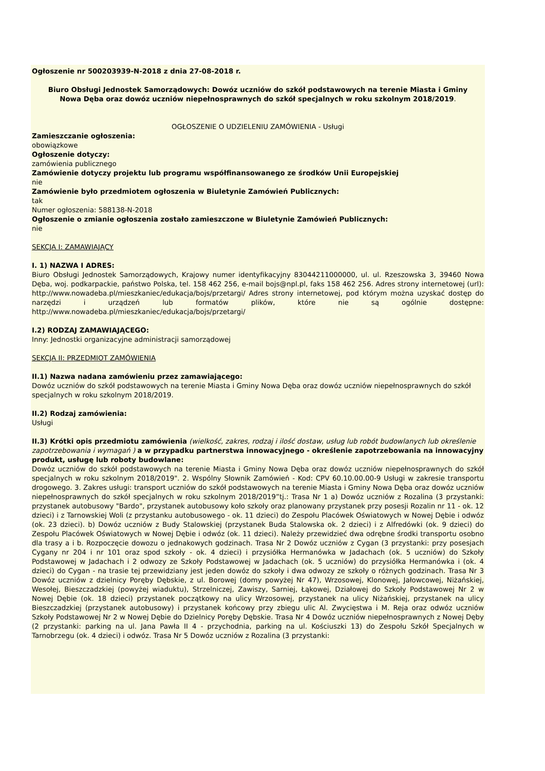Ogłoszenie nr 500203939-N-2018 z dnia 27-08-2018 r.
Biuro Obsługi Jednostek Samorządowych: Dowóz uczniów do szkół podstawowych na terenie Miasta i Gminy Nowa Dęba oraz dowóz uczniów niepełnosprawnych do szkół specjalnych w roku szkolnym 2018/2019.
OGŁOSZENIE O UDZIELENIU ZAMÓWIENIA - Usługi
Zamieszczanie ogłoszenia:
obowiązkowe
Ogłoszenie dotyczy:
zamówienia publicznego
Zamówienie dotyczy projektu lub programu współfinansowanego ze środków Unii Europejskiej
nie
Zamówienie było przedmiotem ogłoszenia w Biuletynie Zamówień Publicznych:
tak
Numer ogłoszenia: 588138-N-2018
Ogłoszenie o zmianie ogłoszenia zostało zamieszczone w Biuletynie Zamówień Publicznych:
nie
SEKCJA I: ZAMAWIAJĄCY
I. 1) NAZWA I ADRES:
Biuro Obsługi Jednostek Samorządowych, Krajowy numer identyfikacyjny 83044211000000, ul. ul. Rzeszowska 3, 39460 Nowa Dęba, woj. podkarpackie, państwo Polska, tel. 158 462 256, e-mail bojs@npl.pl, faks 158 462 256. Adres strony internetowej (url): http://www.nowadeba.pl/mieszkaniec/edukacja/bojs/przetargi/ Adres strony internetowej, pod którym można uzyskać dostęp do narzędzi i urządzeń lub formatów plików, które nie są ogólnie dostępne: http://www.nowadeba.pl/mieszkaniec/edukacja/bojs/przetargi/
I.2) RODZAJ ZAMAWIAJĄCEGO:
Inny: Jednostki organizacyjne administracji samorządowej
SEKCJA II: PRZEDMIOT ZAMÓWIENIA
II.1) Nazwa nadana zamówieniu przez zamawiającego:
Dowóz uczniów do szkół podstawowych na terenie Miasta i Gminy Nowa Dęba oraz dowóz uczniów niepełnosprawnych do szkół specjalnych w roku szkolnym 2018/2019.
II.2) Rodzaj zamówienia:
Usługi
II.3) Krótki opis przedmiotu zamówienia (wielkość, zakres, rodzaj i ilość dostaw, usług lub robót budowlanych lub określenie zapotrzebowania i wymagań ) a w przypadku partnerstwa innowacyjnego - określenie zapotrzebowania na innowacyjny produkt, usługę lub roboty budowlane:
Dowóz uczniów do szkół podstawowych na terenie Miasta i Gminy Nowa Dęba oraz dowóz uczniów niepełnosprawnych do szkół specjalnych w roku szkolnym 2018/2019". 2. Wspólny Słownik Zamówień - Kod: CPV 60.10.00.00-9 Usługi w zakresie transportu drogowego. 3. Zakres usługi: transport uczniów do szkół podstawowych na terenie Miasta i Gminy Nowa Dęba oraz dowóz uczniów niepełnosprawnych do szkół specjalnych w roku szkolnym 2018/2019”tj.: Trasa Nr 1 a) Dowóz uczniów z Rozalina (3 przystanki: przystanek autobusowy "Bardo", przystanek autobusowy koło szkoły oraz planowany przystanek przy posesji Rozalin nr 11 - ok. 12 dzieci) i z Tarnowskiej Woli (z przystanku autobusowego - ok. 11 dzieci) do Zespołu Placówek Oświatowych w Nowej Dębie i odwóz (ok. 23 dzieci). b) Dowóz uczniów z Budy Stalowskiej (przystanek Buda Stalowska ok. 2 dzieci) i z Alfredówki (ok. 9 dzieci) do Zespołu Placówek Oświatowych w Nowej Dębie i odwóz (ok. 11 dzieci). Należy przewidzieć dwa odrębne środki transportu osobno dla trasy a i b. Rozpoczęcie dowozu o jednakowych godzinach. Trasa Nr 2 Dowóz uczniów z Cygan (3 przystanki: przy posesjach Cygany nr 204 i nr 101 oraz spod szkoły - ok. 4 dzieci) i przysiółka Hermanówka w Jadachach (ok. 5 uczniów) do Szkoły Podstawowej w Jadachach i 2 odwozy ze Szkoły Podstawowej w Jadachach (ok. 5 uczniów) do przysiółka Hermanówka i (ok. 4 dzieci) do Cygan - na trasie tej przewidziany jest jeden dowóz do szkoły i dwa odwozy ze szkoły o różnych godzinach. Trasa Nr 3 Dowóz uczniów z dzielnicy Poręby Dębskie, z ul. Borowej (domy powyżej Nr 47), Wrzosowej, Klonowej, Jałowcowej, Niżańskiej, Wesołej, Bieszczadzkiej (powyżej wiaduktu), Strzelniczej, Zawiszy, Sarniej, Łąkowej, Działowej do Szkoły Podstawowej Nr 2 w Nowej Dębie (ok. 18 dzieci) przystanek początkowy na ulicy Wrzosowej, przystanek na ulicy Niżańskiej, przystanek na ulicy Bieszczadzkiej (przystanek autobusowy) i przystanek końcowy przy zbiegu ulic Al. Zwycięstwa i M. Reja oraz odwóz uczniów Szkoły Podstawowej Nr 2 w Nowej Dębie do Dzielnicy Poręby Dębskie. Trasa Nr 4 Dowóz uczniów niepełnosprawnych z Nowej Dęby (2 przystanki: parking na ul. Jana Pawła II 4 - przychodnia, parking na ul. Kościuszki 13) do Zespołu Szkół Specjalnych w Tarnobrzegu (ok. 4 dzieci) i odwóz. Trasa Nr 5 Dowóz uczniów z Rozalina (3 przystanki: